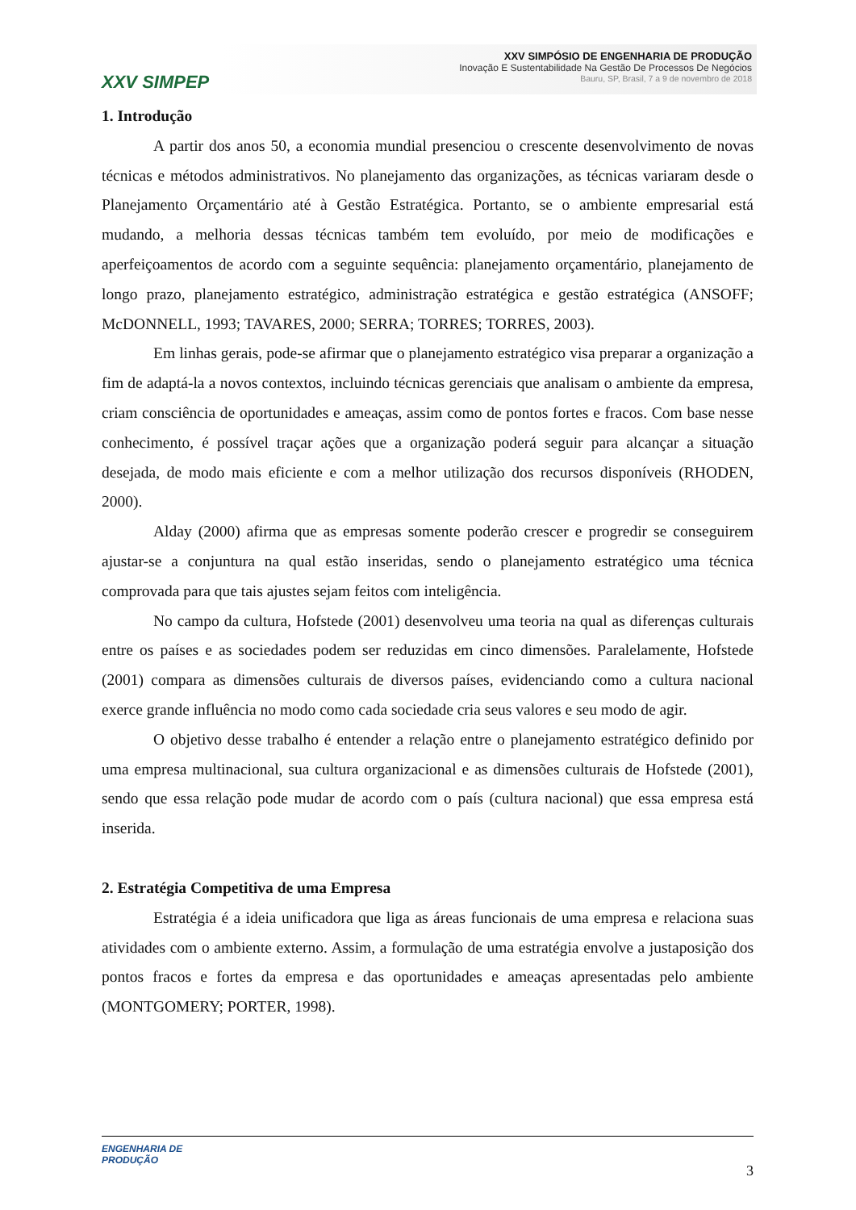XXV SIMPEP
XXV SIMPÓSIO DE ENGENHARIA DE PRODUÇÃO
Inovação E Sustentabilidade Na Gestão De Processos De Negócios
Bauru, SP, Brasil, 7 a 9 de novembro de 2018
1. Introdução
A partir dos anos 50, a economia mundial presenciou o crescente desenvolvimento de novas técnicas e métodos administrativos. No planejamento das organizações, as técnicas variaram desde o Planejamento Orçamentário até à Gestão Estratégica. Portanto, se o ambiente empresarial está mudando, a melhoria dessas técnicas também tem evoluído, por meio de modificações e aperfeiçoamentos de acordo com a seguinte sequência: planejamento orçamentário, planejamento de longo prazo, planejamento estratégico, administração estratégica e gestão estratégica (ANSOFF; McDONNELL, 1993; TAVARES, 2000; SERRA; TORRES; TORRES, 2003).
Em linhas gerais, pode-se afirmar que o planejamento estratégico visa preparar a organização a fim de adaptá-la a novos contextos, incluindo técnicas gerenciais que analisam o ambiente da empresa, criam consciência de oportunidades e ameaças, assim como de pontos fortes e fracos. Com base nesse conhecimento, é possível traçar ações que a organização poderá seguir para alcançar a situação desejada, de modo mais eficiente e com a melhor utilização dos recursos disponíveis (RHODEN, 2000).
Alday (2000) afirma que as empresas somente poderão crescer e progredir se conseguirem ajustar-se a conjuntura na qual estão inseridas, sendo o planejamento estratégico uma técnica comprovada para que tais ajustes sejam feitos com inteligência.
No campo da cultura, Hofstede (2001) desenvolveu uma teoria na qual as diferenças culturais entre os países e as sociedades podem ser reduzidas em cinco dimensões. Paralelamente, Hofstede (2001) compara as dimensões culturais de diversos países, evidenciando como a cultura nacional exerce grande influência no modo como cada sociedade cria seus valores e seu modo de agir.
O objetivo desse trabalho é entender a relação entre o planejamento estratégico definido por uma empresa multinacional, sua cultura organizacional e as dimensões culturais de Hofstede (2001), sendo que essa relação pode mudar de acordo com o país (cultura nacional) que essa empresa está inserida.
2. Estratégia Competitiva de uma Empresa
Estratégia é a ideia unificadora que liga as áreas funcionais de uma empresa e relaciona suas atividades com o ambiente externo. Assim, a formulação de uma estratégia envolve a justaposição dos pontos fracos e fortes da empresa e das oportunidades e ameaças apresentadas pelo ambiente (MONTGOMERY; PORTER, 1998).
ENGENHARIA DE
PRODUÇÃO
3